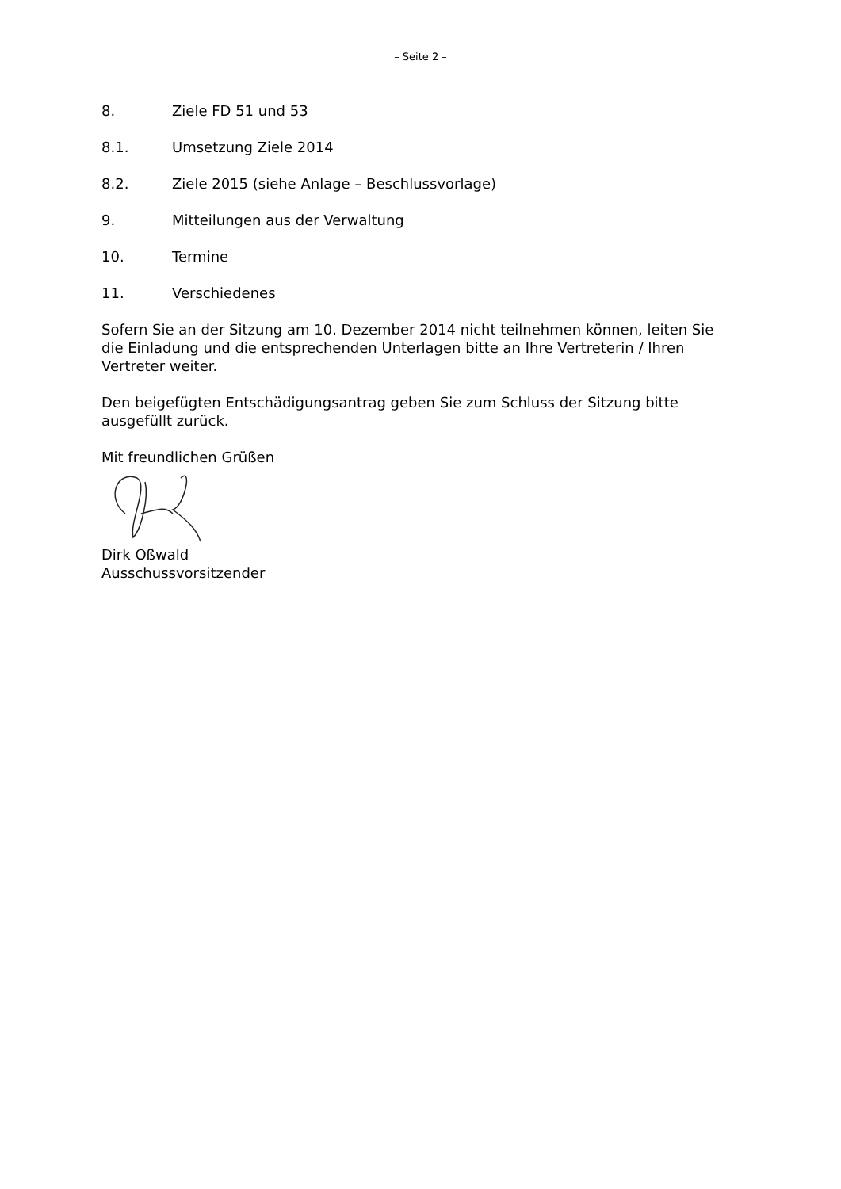– Seite 2 –
8. Ziele FD 51 und 53
8.1. Umsetzung Ziele 2014
8.2. Ziele 2015 (siehe Anlage – Beschlussvorlage)
9. Mitteilungen aus der Verwaltung
10. Termine
11. Verschiedenes
Sofern Sie an der Sitzung am 10. Dezember 2014 nicht teilnehmen können, leiten Sie die Einladung und die entsprechenden Unterlagen bitte an Ihre Vertreterin / Ihren Vertreter weiter.
Den beigefügten Entschädigungsantrag geben Sie zum Schluss der Sitzung bitte ausgefüllt zurück.
Mit freundlichen Grüßen
Dirk Oßwald
Ausschussvorsitzender